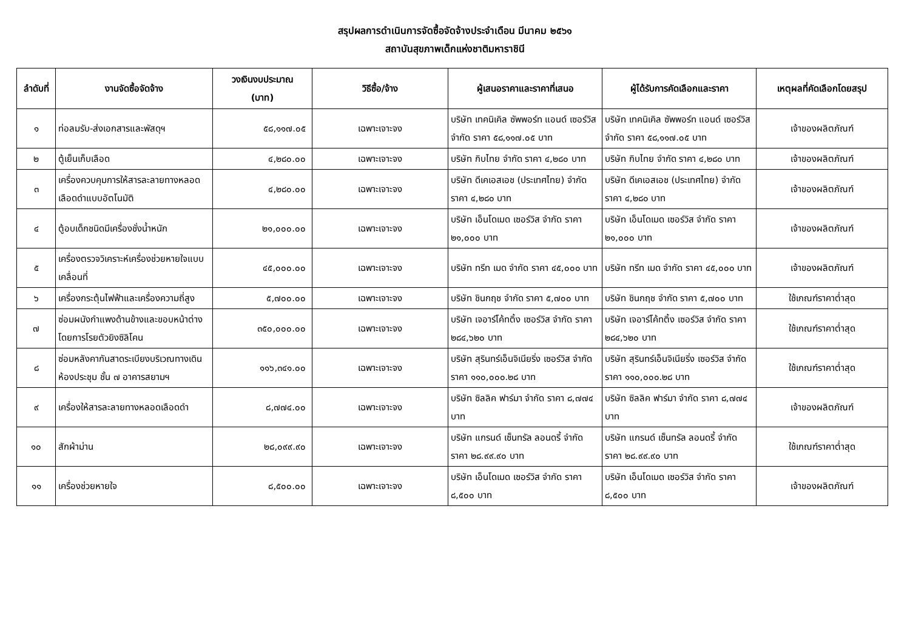สรุปผลการดำเนินการจัดซื้อจัดจ้างประจำเดือน มีนาคม ๒๕๖๑
สถาบันสุขภาพเด็กแห่งชาติมหาราชินี
| ลำดับที่ | งานจัดซื้อจัดจ้าง | วงเงินงบประมาณ (บาท) | วิธีซื้อ/จ้าง | ผู้เสนอราคาและราคาที่เสนอ | ผู้ได้รับการคัดเลือกและราคา | เหตุผลที่คัดเลือกโดยสรุป |
| --- | --- | --- | --- | --- | --- | --- |
| ๑ | ท่อลมรับ-ส่งเอกสารและพัสดุฯ | ๕๘,๑๑๗.๐๕ | เฉพาะเจาะจง | บริษัท เทคนิเคิล ซัพพอร์ท แอนด์ เซอร์วิส จำกัด ราคา ๕๘,๑๑๗.๐๕ บาท | บริษัท เทคนิเคิล ซัพพอร์ท แอนด์ เซอร์วิส จำกัด ราคา ๕๘,๑๑๗.๐๕ บาท | เจ้าของผลิตภัณฑ์ |
| ๒ | ตู้เย็นเก็บเลือด | ๔,๒๘๐.๐๐ | เฉพาะเจาะจง | บริษัท กิบไทย จำกัด ราคา ๔,๒๘๐ บาท | บริษัท กิบไทย จำกัด ราคา ๔,๒๘๐ บาท | เจ้าของผลิตภัณฑ์ |
| ๓ | เครื่องควบคุมการให้สารละลายทางหลอดเลือดดำแบบอัตโนมัติ | ๔,๒๘๐.๐๐ | เฉพาะเจาะจง | บริษัท ดีเคเอสเอช (ประเทศไทย) จำกัด ราคา ๔,๒๘๐ บาท | บริษัท ดีเคเอสเอช (ประเทศไทย) จำกัด ราคา ๔,๒๘๐ บาท | เจ้าของผลิตภัณฑ์ |
| ๔ | ตู้อบเด็กชนิดมีเครื่องชั่งน้ำหนัก | ๒๑,๐๐๐.๐๐ | เฉพาะเจาะจง | บริษัท เอ็นโดเมด เซอร์วิส จำกัด ราคา ๒๑,๐๐๐ บาท | บริษัท เอ็นโดเมด เซอร์วิส จำกัด ราคา ๒๑,๐๐๐ บาท | เจ้าของผลิตภัณฑ์ |
| ๕ | เครื่องตรวจวิเคราะห์เครื่องช่วยหายใจแบบเคลื่อนที่ | ๔๕,๐๐๐.๐๐ | เฉพาะเจาะจง | บริษัท ทรีท เมด จำกัด ราคา ๔๕,๐๐๐ บาท | บริษัท ทรีท เมด จำกัด ราคา ๔๕,๐๐๐ บาท | เจ้าของผลิตภัณฑ์ |
| ๖ | เครื่องกระตุ้นไฟฟ้าและเครื่องความถี่สูง | ๕,๗๐๐.๐๐ | เฉพาะเจาะจง | บริษัท ชินกฤช จำกัด ราคา ๕,๗๐๐ บาท | บริษัท ชินกฤช จำกัด ราคา ๕,๗๐๐ บาท | ใช้เกณฑ์ราคาต่ำสุด |
| ๗ | ซ่อมผนังกำแพงด้านข้างและขอบหน้าต่างโดยการโรยตัวยิงซิลิโคน | ๓๕๐,๐๐๐.๐๐ | เฉพาะเจาะจง | บริษัท เจอาร์โค้ทติ้ง เซอร์วิส จำกัด ราคา ๒๘๔,๖๒๐ บาท | บริษัท เจอาร์โค้ทติ้ง เซอร์วิส จำกัด ราคา ๒๘๔,๖๒๐ บาท | ใช้เกณฑ์ราคาต่ำสุด |
| ๘ | ซ่อมหลังคากันสาดระเบียงบริเวณทางเดินห้องประชุม ชั้น ๗ อาคารสยามฯ | ๑๑๖,๓๔๑.๐๐ | เฉพาะเจาะจง | บริษัท สุรินทร์เอ็นจิเนียริ่ง เซอร์วิส จำกัด ราคา ๑๑๐,๐๐๐.๒๘ บาท | บริษัท สุรินทร์เอ็นจิเนียริ่ง เซอร์วิส จำกัด ราคา ๑๑๐,๐๐๐.๒๘ บาท | ใช้เกณฑ์ราคาต่ำสุด |
| ๙ | เครื่องให้สารละลายทางหลอดเลือดดำ | ๘,๗๗๔.๐๐ | เฉพาะเจาะจง | บริษัท ซิลลิค ฟาร์มา จำกัด ราคา ๘,๗๗๔ บาท | บริษัท ซิลลิค ฟาร์มา จำกัด ราคา ๘,๗๗๔ บาท | เจ้าของผลิตภัณฑ์ |
| ๑๐ | สักผ้าม่าน | ๒๘,๐๙๙.๙๐ | เฉพาะเจาะจง | บริษัท แกรนด์ เซ็นทรัล ลอนดรี้ จำกัด ราคา ๒๘.๙๙.๙๐ บาท | บริษัท แกรนด์ เซ็นทรัล ลอนดรี้ จำกัด ราคา ๒๘.๙๙.๙๐ บาท | ใช้เกณฑ์ราคาต่ำสุด |
| ๑๑ | เครื่องช่วยหายใจ | ๘,๕๐๐.๐๐ | เฉพาะเจาะจง | บริษัท เอ็นโดเมด เซอร์วิส จำกัด ราคา ๘,๕๐๐ บาท | บริษัท เอ็นโดเมด เซอร์วิส จำกัด ราคา ๘,๕๐๐ บาท | เจ้าของผลิตภัณฑ์ |